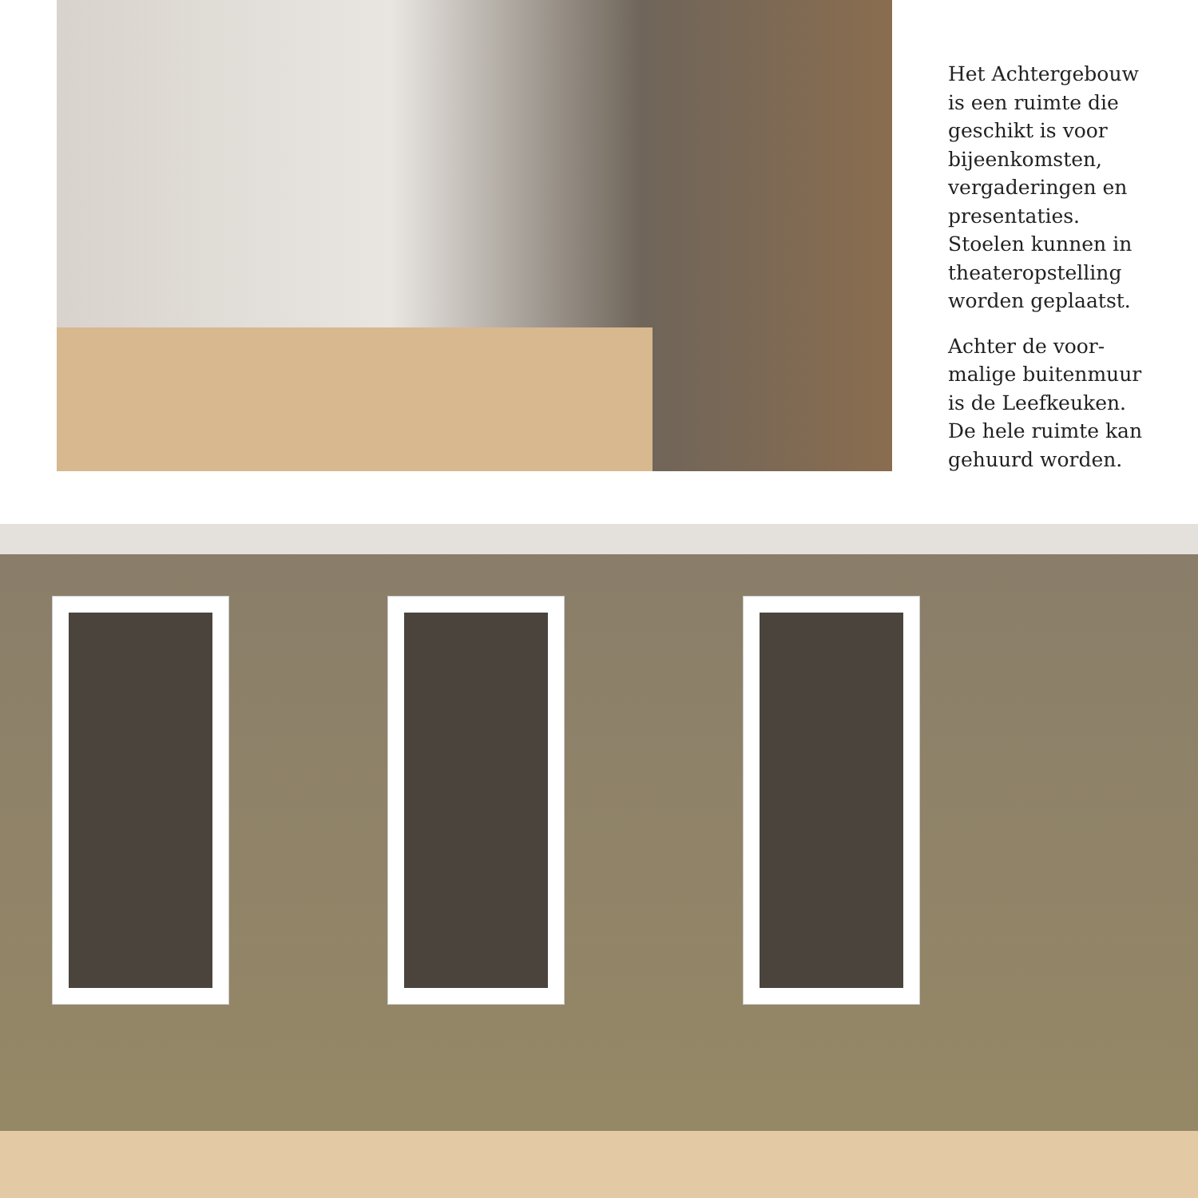Het Achtergebouw is een ruimte die geschikt is voor bijeenkomsten, vergaderingen en presentaties. Stoelen kunnen in theateropstelling worden geplaatst.
Achter de voor-malige buitenmuur is de Leefkeuken. De hele ruimte kan gehuurd worden.